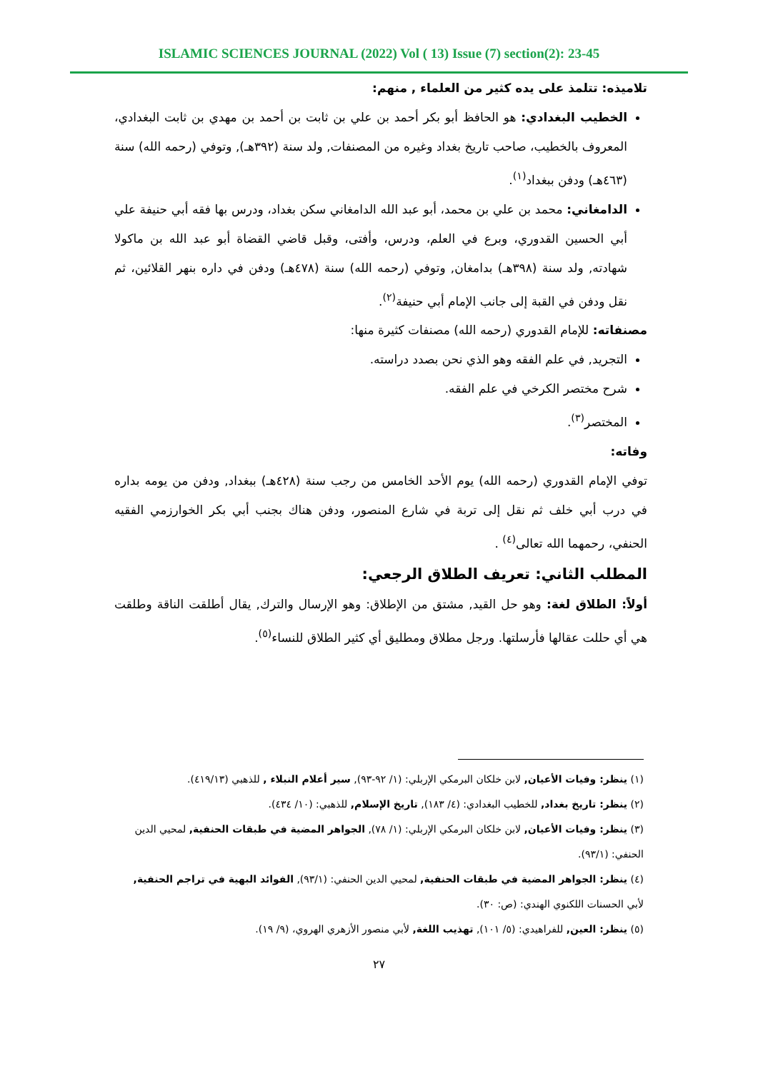ISLAMIC SCIENCES JOURNAL (2022) Vol ( 13) Issue (7) section(2): 23-45
تلاميذه: تتلمذ على يده كثير من العلماء , منهم:
الخطيب البغدادي: هو الحافظ أبو بكر أحمد بن علي بن ثابت بن أحمد بن مهدي بن ثابت البغدادي، المعروف بالخطيب، صاحب تاريخ بغداد وغيره من المصنفات, ولد سنة (٣٩٢هـ), وتوفي (رحمه الله) سنة (٤٦٣هـ) ودفن ببغداد<sup>(١)</sup>.
الدامغاني: محمد بن علي بن محمد، أبو عبد الله الدامغاني سكن بغداد، ودرس بها فقه أبي حنيفة علي أبي الحسين القدوري، وبرع في العلم، ودرس، وأفتى، وقبل قاضي القضاة أبو عبد الله بن ماكولا شهادته, ولد سنة (٣٩٨هـ) بدامغان, وتوفي (رحمه الله) سنة (٤٧٨هـ) ودفن في داره بنهر القلائين، ثم نقل ودفن في القبة إلى جانب الإمام أبي حنيفة<sup>(٢)</sup>.
مصنفاته: للإمام القدوري (رحمه الله) مصنفات كثيرة منها:
التجريد, في علم الفقه وهو الذي نحن بصدد دراسته.
شرح مختصر الكرخي في علم الفقه.
المختصر<sup>(٣)</sup>.
وفاته:
توفي الإمام القدوري (رحمه الله) يوم الأحد الخامس من رجب سنة (٤٢٨هـ) ببغداد, ودفن من يومه بداره في درب أبي خلف ثم نقل إلى تربة في شارع المنصور، ودفن هناك بجنب أبي بكر الخوارزمي الفقيه الحنفي، رحمهما الله تعالى<sup>(٤)</sup> .
المطلب الثاني: تعريف الطلاق الرجعي:
أولاً: الطلاق لغة: وهو حل القيد, مشتق من الإطلاق: وهو الإرسال والترك, يقال أطلقت الناقة وطلقت هي أي حللت عقالها فأرسلتها. ورجل مطلاق ومطليق أي كثير الطلاق للنساء<sup>(٥)</sup>.
(١) ينظر: وفيات الأعيان, لابن خلكان البرمكي الإربلي: (١/ ٩٢-٩٣), سير أعلام النبلاء , للذهبي (٤١٩/١٣).
(٢) ينظر: تاريخ بغداد, للخطيب البغدادي: (٤/ ١٨٣), تاريخ الإسلام, للذهبي: (١٠/ ٤٣٤).
(٣) ينظر: وفيات الأعيان, لابن خلكان البرمكي الإربلي: (١/ ٧٨), الجواهر المضية في طبقات الحنفية, لمحيي الدين الحنفي: (٩٣/١).
(٤) ينظر: الجواهر المضية في طبقات الحنفية, لمحيي الدين الحنفي: (٩٣/١), الفوائد البهية في تراجم الحنفية, لأبي الحسنات اللكنوي الهندي: (ص: ٣٠).
(٥) ينظر: العين, للفراهيدي: (٥/ ١٠١), تهذيب اللغة, لأبي منصور الأزهري الهروي، (٩/ ١٩).
٢٧